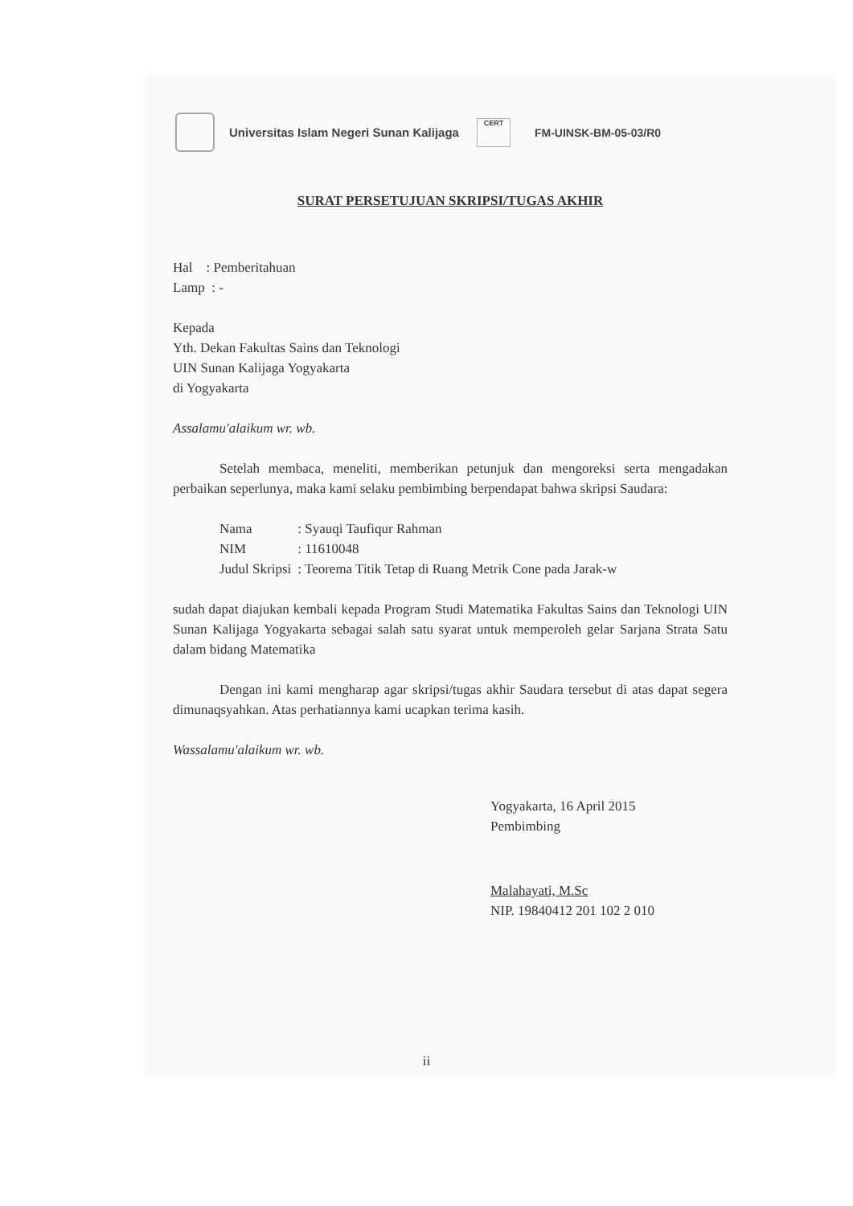Universitas Islam Negeri Sunan Kalijaga
CERT
FM-UINSK-BM-05-03/R0
SURAT PERSETUJUAN SKRIPSI/TUGAS AKHIR
Hal : Pemberitahuan
Lamp : -
Kepada
Yth. Dekan Fakultas Sains dan Teknologi
UIN Sunan Kalijaga Yogyakarta
di Yogyakarta
Assalamu'alaikum wr. wb.
Setelah membaca, meneliti, memberikan petunjuk dan mengoreksi serta mengadakan perbaikan seperlunya, maka kami selaku pembimbing berpendapat bahwa skripsi Saudara:
| Nama | : Syauqi Taufiqur Rahman |
| NIM | : 11610048 |
| Judul Skripsi | : Teorema Titik Tetap di Ruang Metrik Cone pada Jarak-w |
sudah dapat diajukan kembali kepada Program Studi Matematika Fakultas Sains dan Teknologi UIN Sunan Kalijaga Yogyakarta sebagai salah satu syarat untuk memperoleh gelar Sarjana Strata Satu dalam bidang Matematika
Dengan ini kami mengharap agar skripsi/tugas akhir Saudara tersebut di atas dapat segera dimunaqsyahkan. Atas perhatiannya kami ucapkan terima kasih.
Wassalamu'alaikum wr. wb.
Yogyakarta, 16 April 2015
Pembimbing
Malahayati, M.Sc
NIP. 19840412 201 102 2 010
ii